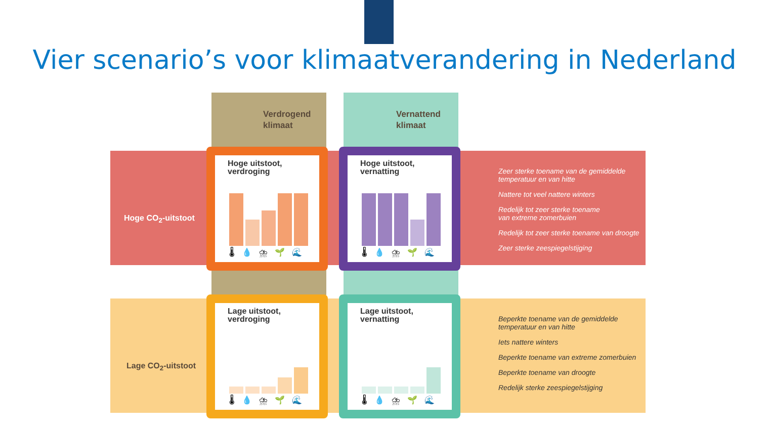Vier scenario’s voor klimaatverandering in Nederland
Verdrogend
klimaat
Vernattend
klimaat
Hoge CO<sub>2</sub>-uitstoot
Lage CO<sub>2</sub>-uitstoot
Hoge uitstoot,
verdroging
🌡💧⛈🌱🌊
Hoge uitstoot,
vernatting
🌡💧⛈🌱🌊
Lage uitstoot,
verdroging
🌡💧⛈🌱🌊
Lage uitstoot,
vernatting
🌡💧⛈🌱🌊
Zeer sterke toename van de gemiddelde
temperatuur en van hitte
Nattere tot veel nattere winters
Redelijk tot zeer sterke toename
van extreme zomerbuien
Redelijk tot zeer sterke toename van droogte
Zeer sterke zeespiegelstijging
Beperkte toename van de gemiddelde
temperatuur en van hitte
Iets nattere winters
Beperkte toename van extreme zomerbuien
Beperkte toename van droogte
Redelijk sterke zeespiegelstijging